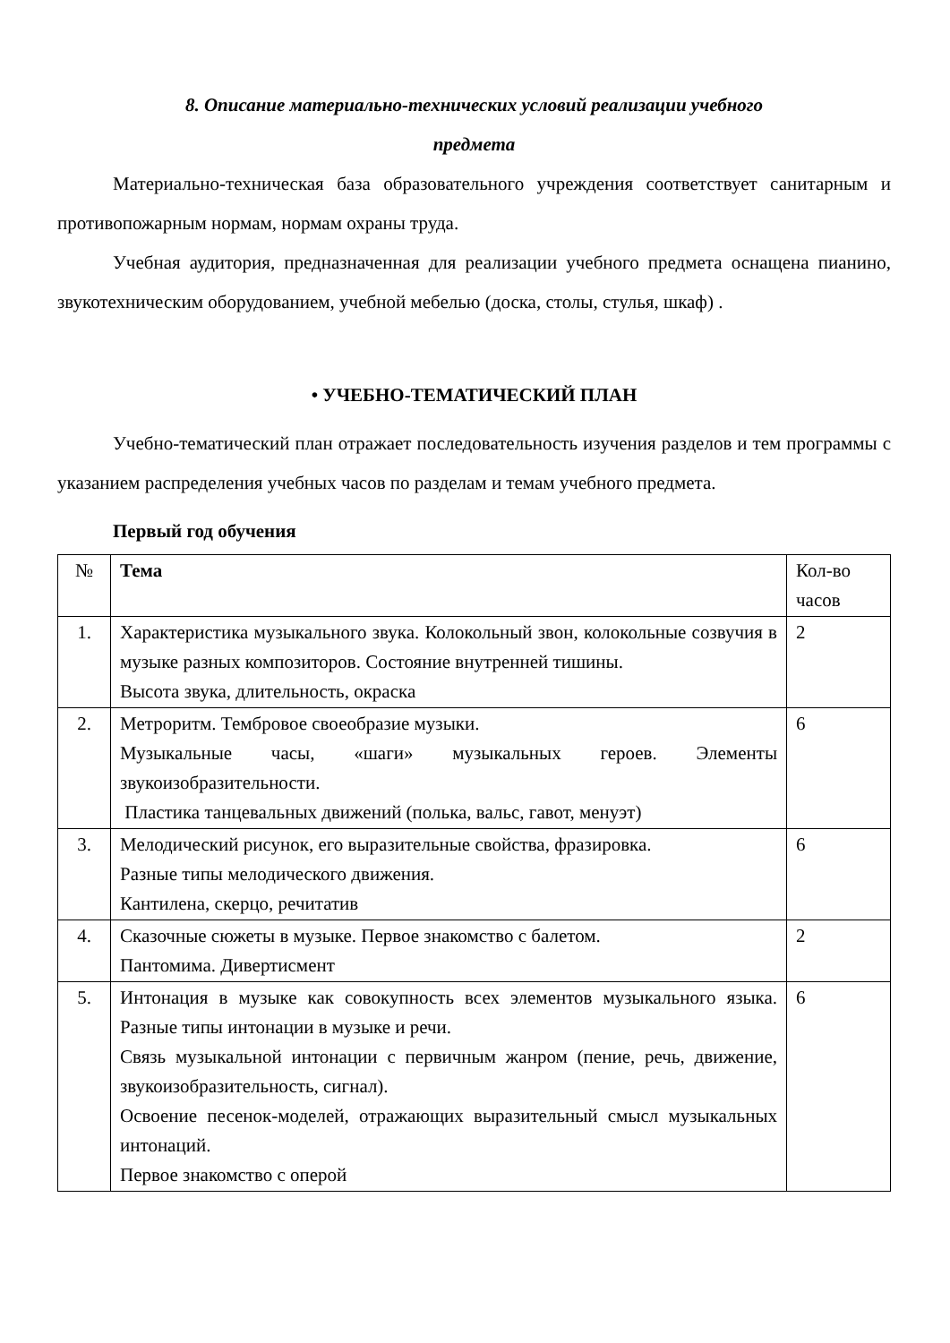8. Описание материально-технических условий реализации учебного
предмета
Материально-техническая база образовательного учреждения соответствует санитарным и противопожарным нормам, нормам охраны труда.
Учебная аудитория, предназначенная для реализации учебного предмета оснащена пианино, звукотехническим оборудованием, учебной мебелью (доска, столы, стулья, шкаф) .
• УЧЕБНО-ТЕМАТИЧЕСКИЙ ПЛАН
Учебно-тематический план отражает последовательность изучения разделов и тем программы с указанием распределения учебных часов по разделам и темам учебного предмета.
Первый год обучения
| № | Тема | Кол-во часов |
| --- | --- | --- |
| 1. | Характеристика музыкального звука. Колокольный звон, колокольные созвучия в музыке разных композиторов. Состояние внутренней тишины. Высота звука, длительность, окраска | 2 |
| 2. | Метроритм. Тембровое своеобразие музыки. Музыкальные часы, «шаги» музыкальных героев. Элементы звукоизобразительности. Пластика танцевальных движений (полька, вальс, гавот, менуэт) | 6 |
| 3. | Мелодический рисунок, его выразительные свойства, фразировка. Разные типы мелодического движения. Кантилена, скерцо, речитатив | 6 |
| 4. | Сказочные сюжеты в музыке. Первое знакомство с балетом. Пантомима. Дивертисмент | 2 |
| 5. | Интонация в музыке как совокупность всех элементов музыкального языка. Разные типы интонации в музыке и речи. Связь музыкальной интонации с первичным жанром (пение, речь, движение, звукоизобразительность, сигнал). Освоение песенок-моделей, отражающих выразительный смысл музыкальных интонаций. Первое знакомство с оперой | 6 |